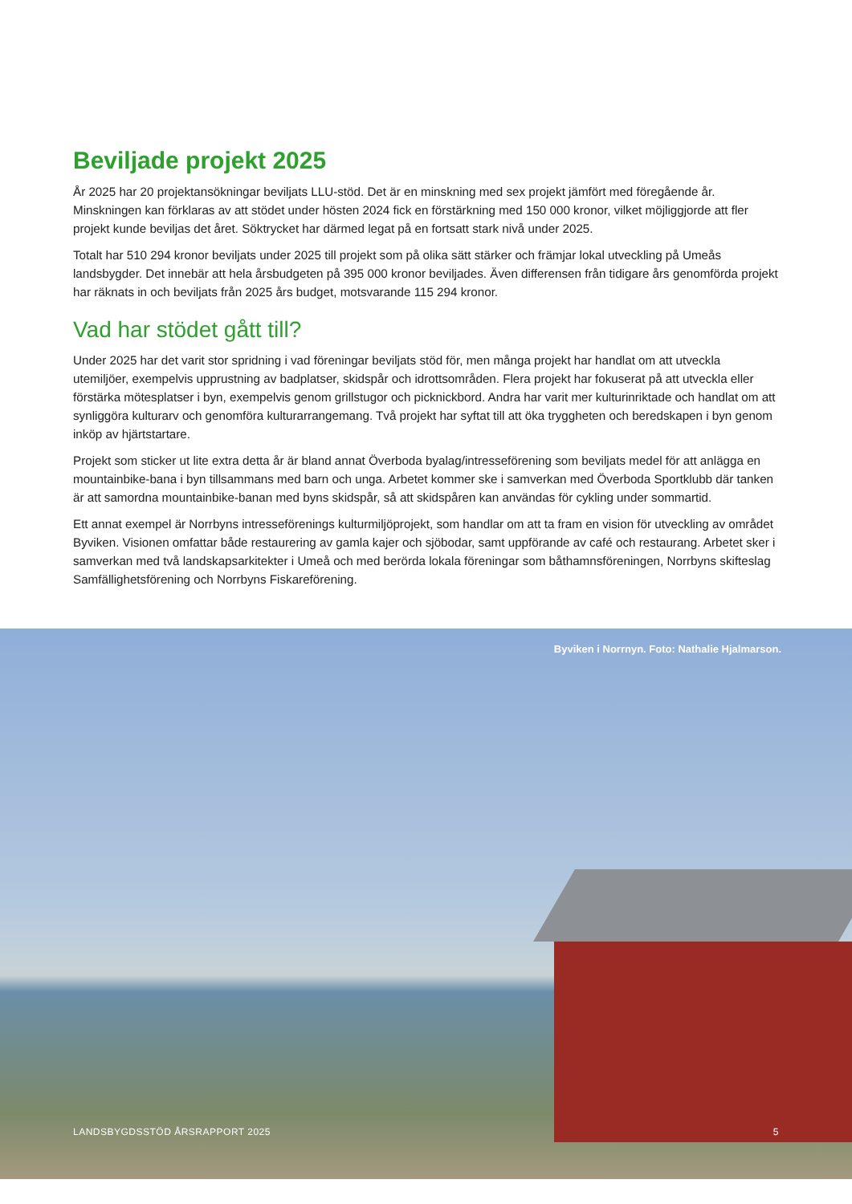Beviljade projekt 2025
År 2025 har 20 projektansökningar beviljats LLU-stöd. Det är en minskning med sex projekt jämfört med föregående år. Minskningen kan förklaras av att stödet under hösten 2024 fick en förstärkning med 150 000 kronor, vilket möjliggjorde att fler projekt kunde beviljas det året. Söktrycket har därmed legat på en fortsatt stark nivå under 2025.
Totalt har 510 294 kronor beviljats under 2025 till projekt som på olika sätt stärker och främjar lokal utveckling på Umeås landsbygder. Det innebär att hela årsbudgeten på 395 000 kronor beviljades. Även differensen från tidigare års genomförda projekt har räknats in och beviljats från 2025 års budget, motsvarande 115 294 kronor.
Vad har stödet gått till?
Under 2025 har det varit stor spridning i vad föreningar beviljats stöd för, men många projekt har handlat om att utveckla utemiljöer, exempelvis upprustning av badplatser, skidspår och idrottsområden. Flera projekt har fokuserat på att utveckla eller förstärka mötesplatser i byn, exempelvis genom grillstugor och picknickbord. Andra har varit mer kulturinriktade och handlat om att synliggöra kulturarv och genomföra kulturarrangemang. Två projekt har syftat till att öka tryggheten och beredskapen i byn genom inköp av hjärtstartare.
Projekt som sticker ut lite extra detta år är bland annat Överboda byalag/intresseförening som beviljats medel för att anlägga en mountainbike-bana i byn tillsammans med barn och unga. Arbetet kommer ske i samverkan med Överboda Sportklubb där tanken är att samordna mountainbike-banan med byns skidspår, så att skidspåren kan användas för cykling under sommartid.
Ett annat exempel är Norrbyns intresseförenings kulturmiljöprojekt, som handlar om att ta fram en vision för utveckling av området Byviken. Visionen omfattar både restaurering av gamla kajer och sjöbodar, samt uppförande av café och restaurang. Arbetet sker i samverkan med två landskapsarkitekter i Umeå och med berörda lokala föreningar som båthamnsföreningen, Norrbyns skifteslag Samfällighetsförening och Norrbyns Fiskareförening.
Byviken i Norrnyn. Foto: Nathalie Hjalmarson.
LANDSBYGDSSTÖD ÅRSRAPPORT 2025 5